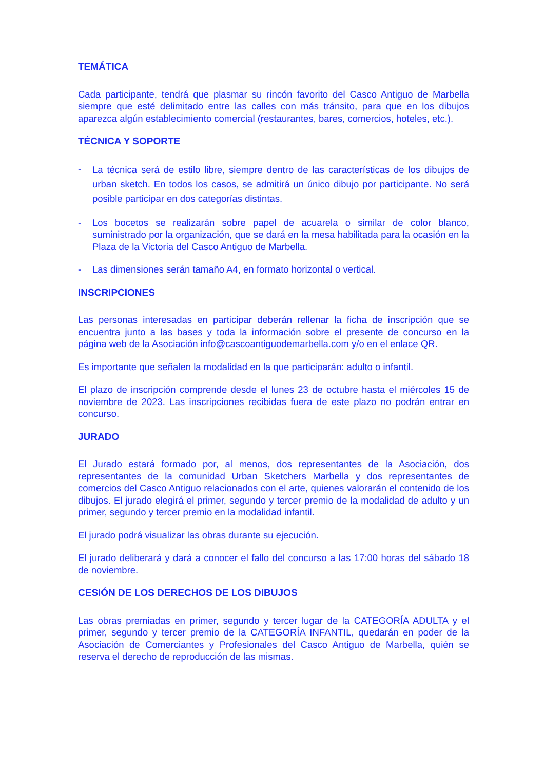TEMÁTICA
Cada participante, tendrá que plasmar su rincón favorito del Casco Antiguo de Marbella siempre que esté delimitado entre las calles con más tránsito, para que en los dibujos aparezca algún establecimiento comercial (restaurantes, bares, comercios, hoteles, etc.).
TÉCNICA Y SOPORTE
-
La técnica será de estilo libre, siempre dentro de las características de los dibujos de urban sketch. En todos los casos, se admitirá un único dibujo por participante. No será posible participar en dos categorías distintas.
- Los bocetos se realizarán sobre papel de acuarela o similar de color blanco, suministrado por la organización, que se dará en la mesa habilitada para la ocasión en la Plaza de la Victoria del Casco Antiguo de Marbella.
- Las dimensiones serán tamaño A4, en formato horizontal o vertical.
INSCRIPCIONES
Las personas interesadas en participar deberán rellenar la ficha de inscripción que se encuentra junto a las bases y toda la información sobre el presente de concurso en la página web de la Asociación info@cascoantiguodemarbella.com y/o en el enlace QR.
Es importante que señalen la modalidad en la que participarán: adulto o infantil.
El plazo de inscripción comprende desde el lunes 23 de octubre hasta el miércoles 15 de noviembre de 2023. Las inscripciones recibidas fuera de este plazo no podrán entrar en concurso.
JURADO
El Jurado estará formado por, al menos, dos representantes de la Asociación, dos representantes de la comunidad Urban Sketchers Marbella y dos representantes de comercios del Casco Antiguo relacionados con el arte, quienes valorarán el contenido de los dibujos. El jurado elegirá el primer, segundo y tercer premio de la modalidad de adulto y un primer, segundo y tercer premio en la modalidad infantil.
El jurado podrá visualizar las obras durante su ejecución.
El jurado deliberará y dará a conocer el fallo del concurso a las 17:00 horas del sábado 18 de noviembre.
CESIÓN DE LOS DERECHOS DE LOS DIBUJOS
Las obras premiadas en primer, segundo y tercer lugar de la CATEGORÍA ADULTA y el primer, segundo y tercer premio de la CATEGORÍA INFANTIL, quedarán en poder de la Asociación de Comerciantes y Profesionales del Casco Antiguo de Marbella, quién se reserva el derecho de reproducción de las mismas.